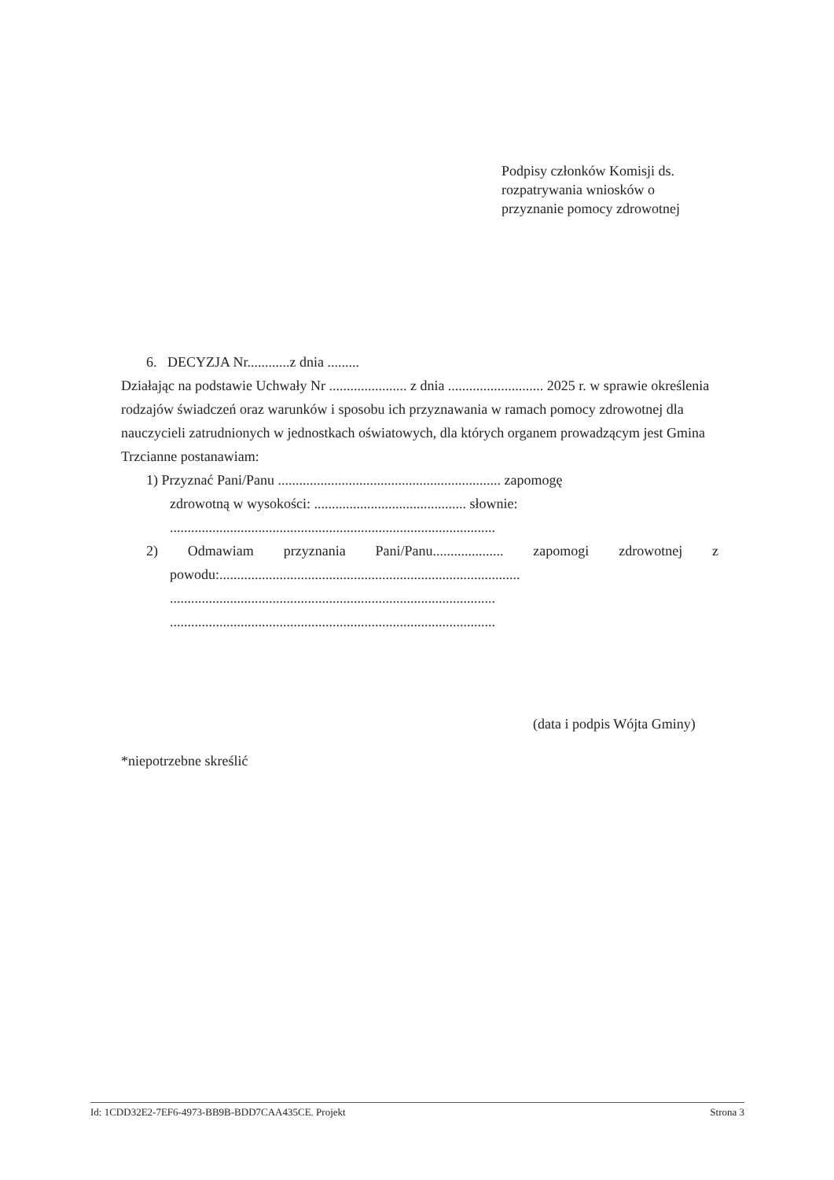Podpisy członków Komisji ds.
rozpatrywania wniosków o
przyznanie pomocy zdrowotnej
6. DECYZJA Nr............z dnia .........
Działając na podstawie Uchwały Nr ...................... z dnia ........................... 2025 r. w sprawie określenia rodzajów świadczeń oraz warunków i sposobu ich przyznawania w ramach pomocy zdrowotnej dla nauczycieli zatrudnionych w jednostkach oświatowych, dla których organem prowadzącym jest Gmina Trzcianne postanawiam:
1) Przyznać Pani/Panu ............................................................... zapomogę
zdrowotną w wysokości: ........................................... słownie:
............................................................................................
2) Odmawiam przyznania Pani/Panu.................... zapomogi zdrowotnej z
powodu:.....................................................................................
............................................................................................
............................................................................................
(data i podpis Wójta Gminy)
*niepotrzebne skreślić
Id: 1CDD32E2-7EF6-4973-BB9B-BDD7CAA435CE. Projekt Strona 3